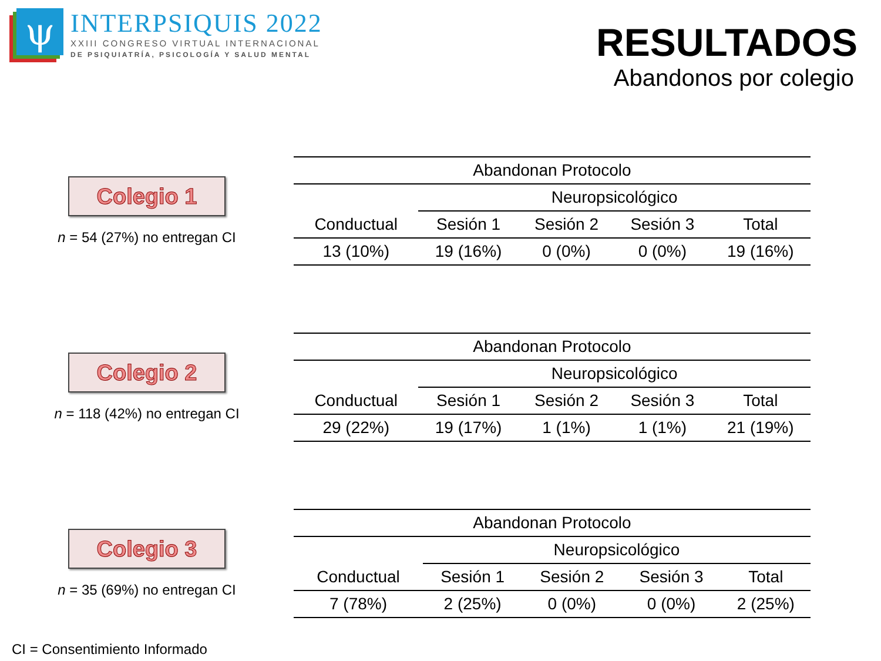ψ
INTERPSIQUIS 2022
XXIII CONGRESO VIRTUAL INTERNACIONAL
DE PSIQUIATRÍA, PSICOLOGÍA Y SALUD MENTAL
RESULTADOS
Abandonos por colegio
Colegio 1
n = 54 (27%) no entregan CI
| Abandonan Protocolo | | | | |
| | Neuropsicológico | | | |
| Conductual | Sesión 1 | Sesión 2 | Sesión 3 | Total |
| 13 (10%) | 19 (16%) | 0 (0%) | 0 (0%) | 19 (16%) |
Colegio 2
n = 118 (42%) no entregan CI
| Abandonan Protocolo | | | | |
| | Neuropsicológico | | | |
| Conductual | Sesión 1 | Sesión 2 | Sesión 3 | Total |
| 29 (22%) | 19 (17%) | 1 (1%) | 1 (1%) | 21 (19%) |
Colegio 3
n = 35 (69%) no entregan CI
| Abandonan Protocolo | | | | |
| | Neuropsicológico | | | |
| Conductual | Sesión 1 | Sesión 2 | Sesión 3 | Total |
| 7 (78%) | 2 (25%) | 0 (0%) | 0 (0%) | 2 (25%) |
CI = Consentimiento Informado